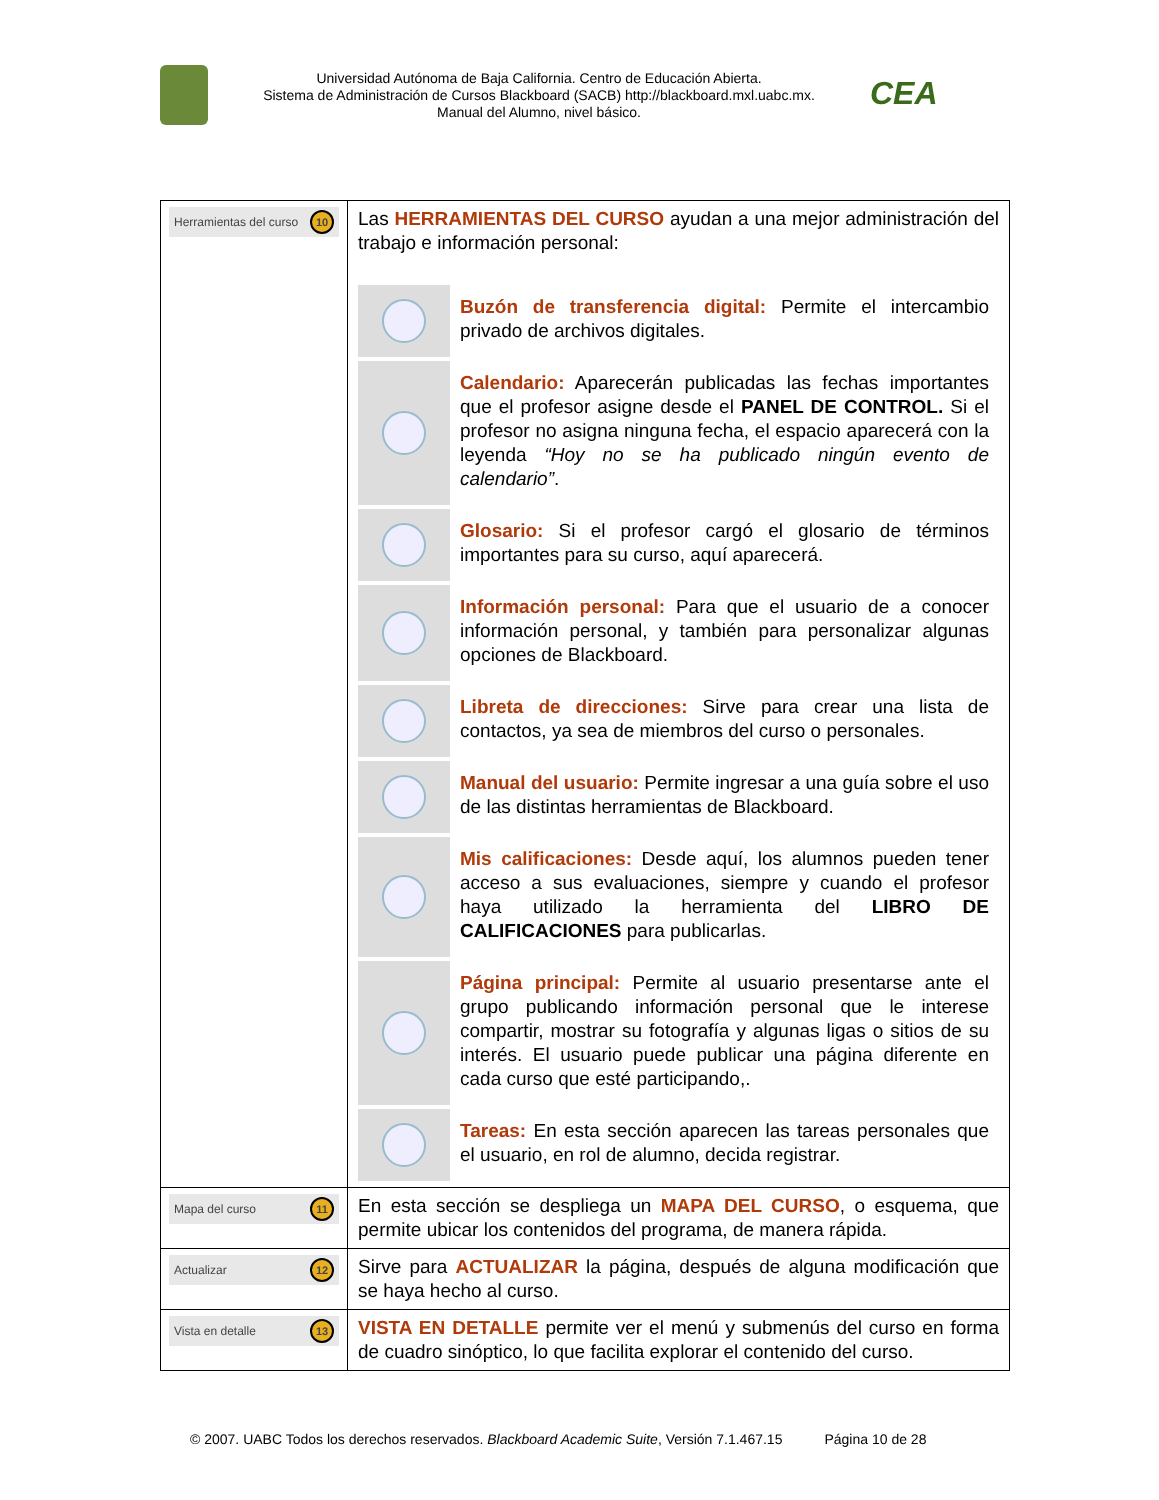Universidad Autónoma de Baja California. Centro de Educación Abierta.
Sistema de Administración de Cursos Blackboard (SACB) http://blackboard.mxl.uabc.mx.
Manual del Alumno, nivel básico.
CEA
| Herramientas del curso 10 | Las HERRAMIENTAS DEL CURSO ayudan a una mejor administración del trabajo e información personal: Buzón de transferencia digital: Permite el intercambio privado de archivos digitales. Calendario: Aparecerán publicadas las fechas importantes que el profesor asigne desde el PANEL DE CONTROL. Si el profesor no asigna ninguna fecha, el espacio aparecerá con la leyenda “Hoy no se ha publicado ningún evento de calendario” . Glosario: Si el profesor cargó el glosario de términos importantes para su curso, aquí aparecerá. Información personal: Para que el usuario de a conocer información personal, y también para personalizar algunas opciones de Blackboard. Libreta de direcciones: Sirve para crear una lista de contactos, ya sea de miembros del curso o personales. Manual del usuario: Permite ingresar a una guía sobre el uso de las distintas herramientas de Blackboard. Mis calificaciones: Desde aquí, los alumnos pueden tener acceso a sus evaluaciones, siempre y cuando el profesor haya utilizado la herramienta del LIBRO DE CALIFICACIONES para publicarlas. Página principal: Permite al usuario presentarse ante el grupo publicando información personal que le interese compartir, mostrar su fotografía y algunas ligas o sitios de su interés. El usuario puede publicar una página diferente en cada curso que esté participando,. Tareas: En esta sección aparecen las tareas personales que el usuario, en rol de alumno, decida registrar. |
| Mapa del curso 11 | En esta sección se despliega un MAPA DEL CURSO , o esquema, que permite ubicar los contenidos del programa, de manera rápida. |
| Actualizar 12 | Sirve para ACTUALIZAR la página, después de alguna modificación que se haya hecho al curso. |
| Vista en detalle 13 | VISTA EN DETALLE permite ver el menú y submenús del curso en forma de cuadro sinóptico, lo que facilita explorar el contenido del curso. |
© 2007. UABC Todos los derechos reservados. Blackboard Academic Suite, Versión 7.1.467.15 Página 10 de 28